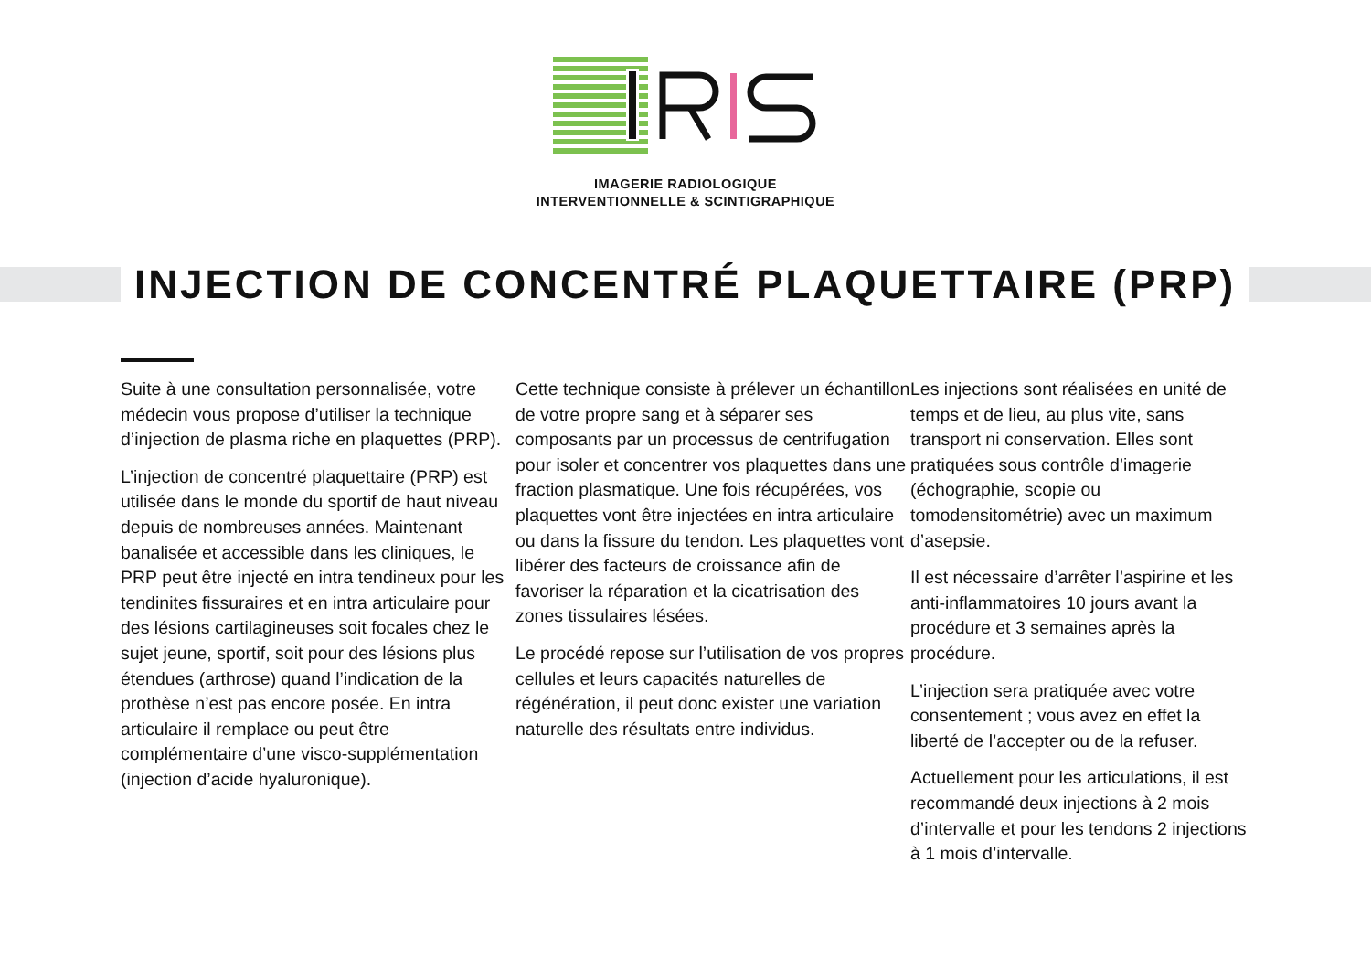IMAGERIE RADIOLOGIQUE
INTERVENTIONNELLE & SCINTIGRAPHIQUE
INJECTION DE CONCENTRÉ PLAQUETTAIRE (PRP)
Suite à une consultation personnalisée, votre médecin vous propose d’utiliser la technique d’injection de plasma riche en plaquettes (PRP).
L’injection de concentré plaquettaire (PRP) est utilisée dans le monde du sportif de haut niveau depuis de nombreuses années. Maintenant banalisée et accessible dans les cliniques, le PRP peut être injecté en intra tendineux pour les tendinites fissuraires et en intra articulaire pour des lésions cartilagineuses soit focales chez le sujet jeune, sportif, soit pour des lésions plus étendues (arthrose) quand l’indication de la prothèse n’est pas encore posée. En intra articulaire il remplace ou peut être complémentaire d’une visco-supplémentation (injection d’acide hyaluronique).
Cette technique consiste à prélever un échantillon de votre propre sang et à séparer ses composants par un processus de centrifugation pour isoler et concentrer vos plaquettes dans une fraction plasmatique. Une fois récupérées, vos plaquettes vont être injectées en intra articulaire ou dans la fissure du tendon. Les plaquettes vont libérer des facteurs de croissance afin de favoriser la réparation et la cicatrisation des zones tissulaires lésées.
Le procédé repose sur l’utilisation de vos propres cellules et leurs capacités naturelles de régénération, il peut donc exister une variation naturelle des résultats entre individus.
Les injections sont réalisées en unité de temps et de lieu, au plus vite, sans transport ni conservation. Elles sont pratiquées sous contrôle d’imagerie (échographie, scopie ou tomodensitométrie) avec un maximum d’asepsie.
Il est nécessaire d’arrêter l’aspirine et les anti-inflammatoires 10 jours avant la procédure et 3 semaines après la procédure.
L’injection sera pratiquée avec votre consentement ; vous avez en effet la liberté de l’accepter ou de la refuser.
Actuellement pour les articulations, il est recommandé deux injections à 2 mois d’intervalle et pour les tendons 2 injections à 1 mois d’intervalle.